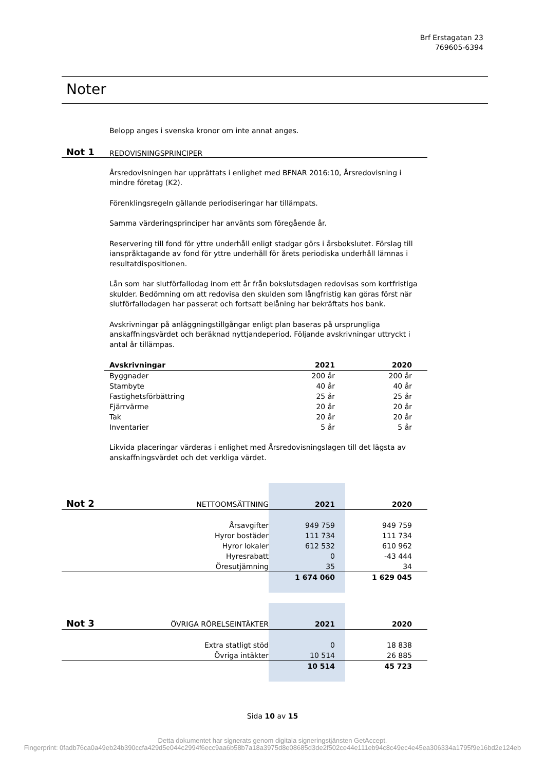Brf Erstagatan 23
769605-6394
Noter
Belopp anges i svenska kronor om inte annat anges.
Not 1 REDOVISNINGSPRINCIPER
Årsredovisningen har upprättats i enlighet med BFNAR 2016:10, Årsredovisning i mindre företag (K2).
Förenklingsregeln gällande periodiseringar har tillämpats.
Samma värderingsprinciper har använts som föregående år.
Reservering till fond för yttre underhåll enligt stadgar görs i årsbokslutet. Förslag till ianspråktagande av fond för yttre underhåll för årets periodiska underhåll lämnas i resultatdispositionen.
Lån som har slutförfallodag inom ett år från bokslutsdagen redovisas som kortfristiga skulder. Bedömning om att redovisa den skulden som långfristig kan göras först när slutförfallodagen har passerat och fortsatt belåning har bekräftats hos bank.
Avskrivningar på anläggningstillgångar enligt plan baseras på ursprungliga anskaffningsvärdet och beräknad nyttjandeperiod. Följande avskrivningar uttryckt i antal år tillämpas.
| Avskrivningar | 2021 | 2020 |
| --- | --- | --- |
| Byggnader | 200 år | 200 år |
| Stambyte | 40 år | 40 år |
| Fastighetsförbättring | 25 år | 25 år |
| Fjärrvärme | 20 år | 20 år |
| Tak | 20 år | 20 år |
| Inventarier | 5 år | 5 år |
Likvida placeringar värderas i enlighet med Årsredovisningslagen till det lägsta av anskaffningsvärdet och det verkliga värdet.
| Not 2 | NETTOOMSÄTTNING | 2021 | 2020 |
| | Årsavgifter | 949 759 | 949 759 |
| | Hyror bostäder | 111 734 | 111 734 |
| | Hyror lokaler | 612 532 | 610 962 |
| | Hyresrabatt | 0 | -43 444 |
| | Öresutjämning | 35 | 34 |
| | | 1 674 060 | 1 629 045 |
| Not 3 | ÖVRIGA RÖRELSEINTÄKTER | 2021 | 2020 |
| | Extra statligt stöd | 0 | 18 838 |
| | Övriga intäkter | 10 514 | 26 885 |
| | | 10 514 | 45 723 |
Sida 10 av 15
Detta dokumentet har signerats genom digitala signeringstjänsten GetAccept.
Fingerprint: 0fadb76ca0a49eb24b390ccfa429d5e044c2994f6ecc9aa6b58b7a18a3975d8e08685d3de2f502ce44e111eb94c8c49ec4e45ea306334a1795f9e16bd2e124eb